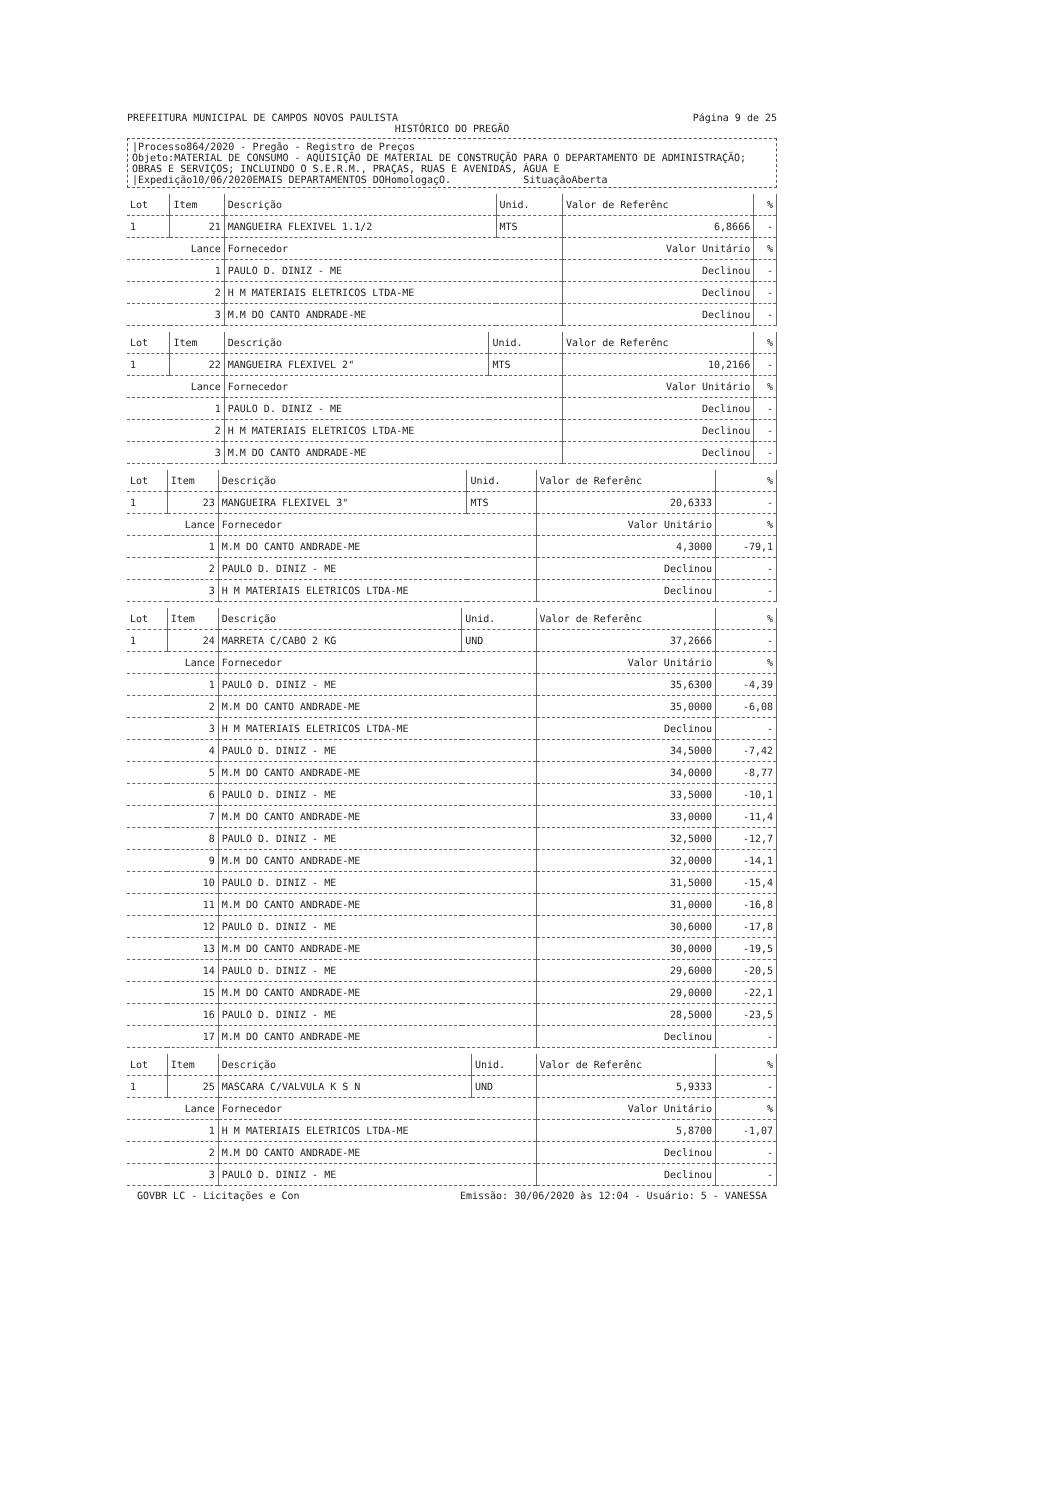PREFEITURA MUNICIPAL DE CAMPOS NOVOS PAULISTA Página 9 de 25
HISTÓRICO DO PREGÃO
|Processo864/2020 - Pregão - Registro de Preços
Objeto:MATERIAL DE CONSUMO - AQUISIÇÃO DE MATERIAL DE CONSTRUÇÃO PARA O DEPARTAMENTO DE ADMINISTRAÇÃO; OBRAS E SERVIÇOS; INCLUINDO O S.E.R.M., PRAÇAS, RUAS E AVENIDAS, ÁGUA E
|Expedição10/06/2020EMAIS DEPARTAMENTOS DOHomologaçO. SituaçãoAberta
| Lot | Item | Descrição | Unid. | Valor de Referênc | % |
| --- | --- | --- | --- | --- | --- |
| 1 | 21 | MANGUEIRA FLEXIVEL 1.1/2 | MTS | 6,8666 | - |
| Lance | | Fornecedor | | Valor Unitário | % |
| 1 | | PAULO D. DINIZ - ME | | Declinou | - |
| 2 | | H M MATERIAIS ELETRICOS LTDA-ME | | Declinou | - |
| 3 | | M.M DO CANTO ANDRADE-ME | | Declinou | - |
| Lot | Item | Descrição | Unid. | Valor de Referênc | % |
| --- | --- | --- | --- | --- | --- |
| 1 | 22 | MANGUEIRA FLEXIVEL 2" | MTS | 10,2166 | - |
| Lance | | Fornecedor | | Valor Unitário | % |
| 1 | | PAULO D. DINIZ - ME | | Declinou | - |
| 2 | | H M MATERIAIS ELETRICOS LTDA-ME | | Declinou | - |
| 3 | | M.M DO CANTO ANDRADE-ME | | Declinou | - |
| Lot | Item | Descrição | Unid. | Valor de Referênc | % |
| --- | --- | --- | --- | --- | --- |
| 1 | 23 | MANGUEIRA FLEXIVEL 3" | MTS | 20,6333 | - |
| Lance | | Fornecedor | | Valor Unitário | % |
| 1 | | M.M DO CANTO ANDRADE-ME | | 4,3000 | -79,1 |
| 2 | | PAULO D. DINIZ - ME | | Declinou | - |
| 3 | | H M MATERIAIS ELETRICOS LTDA-ME | | Declinou | - |
| Lot | Item | Descrição | Unid. | Valor de Referênc | % |
| --- | --- | --- | --- | --- | --- |
| 1 | 24 | MARRETA C/CABO 2 KG | UND | 37,2666 | - |
| Lance | | Fornecedor | | Valor Unitário | % |
| 1 | | PAULO D. DINIZ - ME | | 35,6300 | -4,39 |
| 2 | | M.M DO CANTO ANDRADE-ME | | 35,0000 | -6,08 |
| 3 | | H M MATERIAIS ELETRICOS LTDA-ME | | Declinou | - |
| 4 | | PAULO D. DINIZ - ME | | 34,5000 | -7,42 |
| 5 | | M.M DO CANTO ANDRADE-ME | | 34,0000 | -8,77 |
| 6 | | PAULO D. DINIZ - ME | | 33,5000 | -10,1 |
| 7 | | M.M DO CANTO ANDRADE-ME | | 33,0000 | -11,4 |
| 8 | | PAULO D. DINIZ - ME | | 32,5000 | -12,7 |
| 9 | | M.M DO CANTO ANDRADE-ME | | 32,0000 | -14,1 |
| 10 | | PAULO D. DINIZ - ME | | 31,5000 | -15,4 |
| 11 | | M.M DO CANTO ANDRADE-ME | | 31,0000 | -16,8 |
| 12 | | PAULO D. DINIZ - ME | | 30,6000 | -17,8 |
| 13 | | M.M DO CANTO ANDRADE-ME | | 30,0000 | -19,5 |
| 14 | | PAULO D. DINIZ - ME | | 29,6000 | -20,5 |
| 15 | | M.M DO CANTO ANDRADE-ME | | 29,0000 | -22,1 |
| 16 | | PAULO D. DINIZ - ME | | 28,5000 | -23,5 |
| 17 | | M.M DO CANTO ANDRADE-ME | | Declinou | - |
| Lot | Item | Descrição | Unid. | Valor de Referênc | % |
| --- | --- | --- | --- | --- | --- |
| 1 | 25 | MASCARA C/VALVULA K S N | UND | 5,9333 | - |
| Lance | | Fornecedor | | Valor Unitário | % |
| 1 | | H M MATERIAIS ELETRICOS LTDA-ME | | 5,8700 | -1,07 |
| 2 | | M.M DO CANTO ANDRADE-ME | | Declinou | - |
| 3 | | PAULO D. DINIZ - ME | | Declinou | - |
GOVBR LC - Licitações e Con Emissão: 30/06/2020 às 12:04 - Usuário: 5 - VANESSA